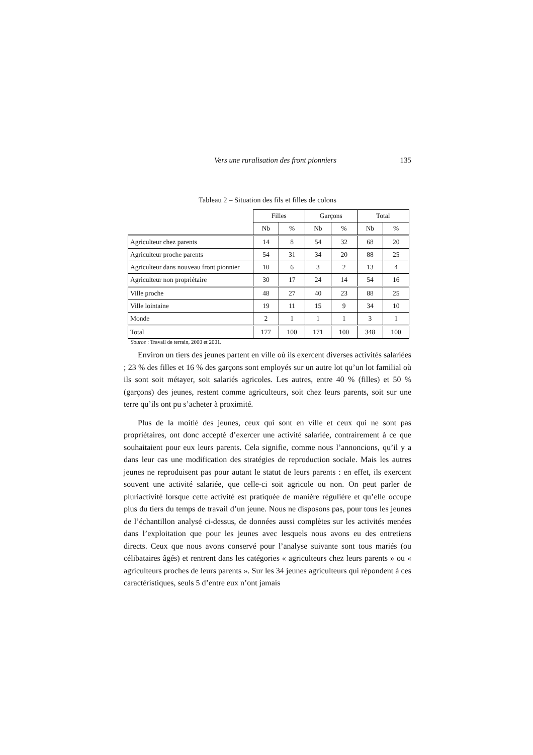Vers une ruralisation des front pionniers 135
Tableau 2 – Situation des fils et filles de colons
| | Filles | | Garçons | | Total | |
| --- | --- | --- | --- | --- | --- | --- |
| | Nb | % | Nb | % | Nb | % |
| Agriculteur chez parents | 14 | 8 | 54 | 32 | 68 | 20 |
| Agriculteur proche parents | 54 | 31 | 34 | 20 | 88 | 25 |
| Agriculteur dans nouveau front pionnier | 10 | 6 | 3 | 2 | 13 | 4 |
| Agriculteur non propriétaire | 30 | 17 | 24 | 14 | 54 | 16 |
| Ville proche | 48 | 27 | 40 | 23 | 88 | 25 |
| Ville lointaine | 19 | 11 | 15 | 9 | 34 | 10 |
| Monde | 2 | 1 | 1 | 1 | 3 | 1 |
| Total | 177 | 100 | 171 | 100 | 348 | 100 |
Source : Travail de terrain, 2000 et 2001.
Environ un tiers des jeunes partent en ville où ils exercent diverses activités salariées ; 23 % des filles et 16 % des garçons sont employés sur un autre lot qu’un lot familial où ils sont soit métayer, soit salariés agricoles. Les autres, entre 40 % (filles) et 50 % (garçons) des jeunes, restent comme agriculteurs, soit chez leurs parents, soit sur une terre qu’ils ont pu s’acheter à proximité.
Plus de la moitié des jeunes, ceux qui sont en ville et ceux qui ne sont pas propriétaires, ont donc accepté d’exercer une activité salariée, contrairement à ce que souhaitaient pour eux leurs parents. Cela signifie, comme nous l’annoncions, qu’il y a dans leur cas une modification des stratégies de reproduction sociale. Mais les autres jeunes ne reproduisent pas pour autant le statut de leurs parents : en effet, ils exercent souvent une activité salariée, que celle-ci soit agricole ou non. On peut parler de pluriactivité lorsque cette activité est pratiquée de manière régulière et qu’elle occupe plus du tiers du temps de travail d’un jeune. Nous ne disposons pas, pour tous les jeunes de l’échantillon analysé ci-dessus, de données aussi complètes sur les activités menées dans l’exploitation que pour les jeunes avec lesquels nous avons eu des entretiens directs. Ceux que nous avons conservé pour l’analyse suivante sont tous mariés (ou célibataires âgés) et rentrent dans les catégories « agriculteurs chez leurs parents » ou « agriculteurs proches de leurs parents ». Sur les 34 jeunes agriculteurs qui répondent à ces caractéristiques, seuls 5 d’entre eux n’ont jamais